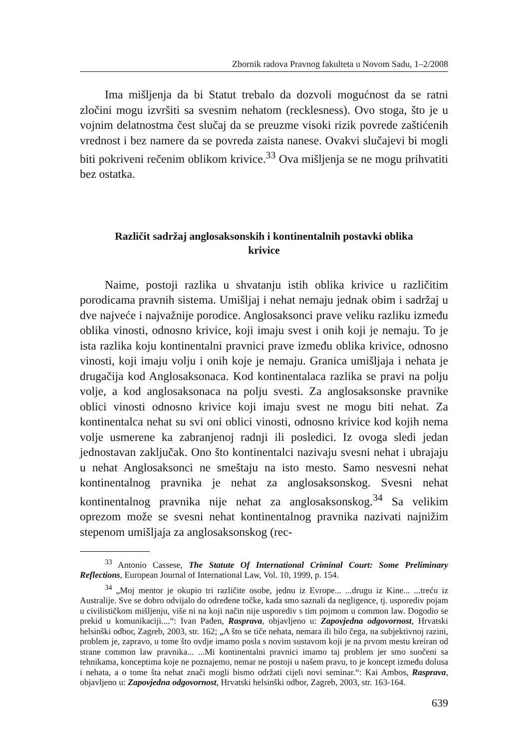Zbornik radova Pravnog fakulteta u Novom Sadu, 1–2/2008
Ima mišljenja da bi Statut trebalo da dozvoli mogućnost da se ratni zločini mogu izvršiti sa svesnim nehatom (recklesness). Ovo stoga, što je u vojnim delatnostma čest slučaj da se preuzme visoki rizik povrede zaštićenih vrednost i bez namere da se povreda zaista nanese. Ovakvi slučajevi bi mogli biti pokriveni rečenim oblikom krivice.<sup>33</sup> Ova mišljenja se ne mogu prihvatiti bez ostatka.
Različit sadržaj anglosaksonskih i kontinentalnih postavki oblika krivice
Naime, postoji razlika u shvatanju istih oblika krivice u različitim porodicama pravnih sistema. Umišljaj i nehat nemaju jednak obim i sadržaj u dve najveće i najvažnije porodice. Anglosaksonci prave veliku razliku između oblika vinosti, odnosno krivice, koji imaju svest i onih koji je nemaju. To je ista razlika koju kontinentalni pravnici prave između oblika krivice, odnosno vinosti, koji imaju volju i onih koje je nemaju. Granica umišljaja i nehata je drugačija kod Anglosaksonaca. Kod kontinentalaca razlika se pravi na polju volje, a kod anglosaksonaca na polju svesti. Za anglosaksonske pravnike oblici vinosti odnosno krivice koji imaju svest ne mogu biti nehat. Za kontinentalca nehat su svi oni oblici vinosti, odnosno krivice kod kojih nema volje usmerene ka zabranjenoj radnji ili posledici. Iz ovoga sledi jedan jednostavan zaključak. Ono što kontinentalci nazivaju svesni nehat i ubrajaju u nehat Anglosaksonci ne smeštaju na isto mesto. Samo nesvesni nehat kontinentalnog pravnika je nehat za anglosaksonskog. Svesni nehat kontinentalnog pravnika nije nehat za anglosaksonskog.<sup>34</sup> Sa velikim oprezom može se svesni nehat kontinentalnog pravnika nazivati najnižim stepenom umišljaja za anglosaksonskog (rec-
<sup>33</sup> Antonio Cassese, The Statute Of International Criminal Court: Some Preliminary Reflections, European Journal of International Law, Vol. 10, 1999, p. 154.
<sup>34</sup> „Moj mentor je okupio tri različite osobe, jednu iz Evrope... ...drugu iz Kine... ...treću iz Australije. Sve se dobro odvijalo do određene točke, kada smo saznali da negligence, tj. usporediv pojam u civilističkom mišljenju, više ni na koji način nije usporediv s tim pojmom u common law. Dogodio se prekid u komunikaciji....“: Ivan Pađen, Rasprava, objavljeno u: Zapovjedna odgovornost, Hrvatski helsinški odbor, Zagreb, 2003, str. 162; „A što se tiče nehata, nemara ili bilo čega, na subjektivnoj razini, problem je, zapravo, u tome što ovdje imamo posla s novim sustavom koji je na prvom mestu kreiran od strane common law pravnika... ...Mi kontinentalni pravnici imamo taj problem jer smo suočeni sa tehnikama, konceptima koje ne poznajemo, nemar ne postoji u našem pravu, to je koncept između dolusa i nehata, a o tome šta nehat znači mogli bismo održati cijeli novi seminar.“: Kai Ambos, Rasprava, objavljeno u: Zapovjedna odgovornost, Hrvatski helsinški odbor, Zagreb, 2003, str. 163-164.
639